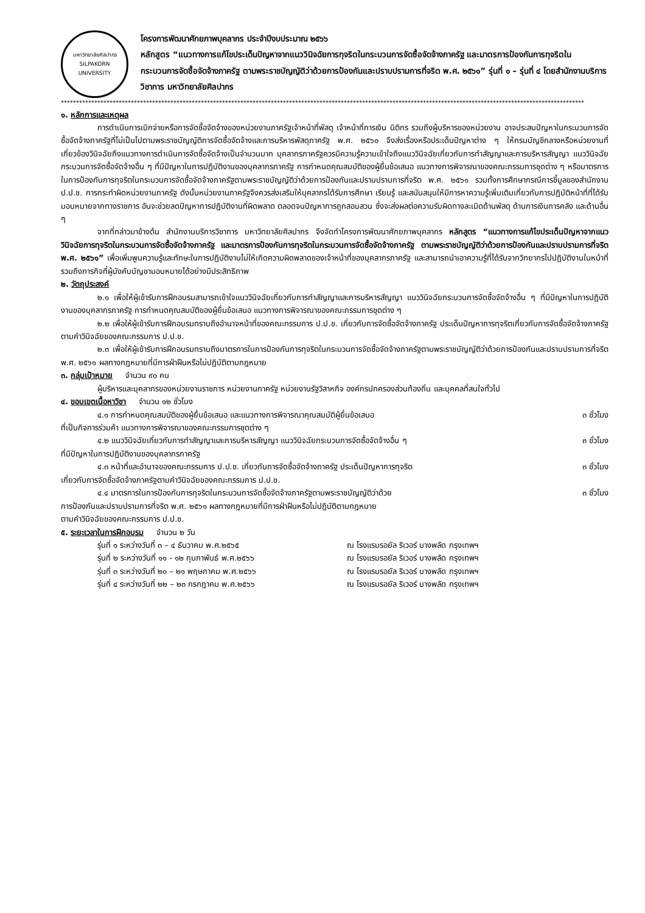มหาวิทยาลัยศิลปากร
SILPAKORN UNIVERSITY
โครงการพัฒนาศักยภาพบุคลากร ประจำปีงบประมาณ ๒๕๖๖
หลักสูตร “แนวทางการแก้ไขประเด็นปัญหาจากแนววินิจฉัยการทุจริตในกระบวนการจัดซื้อจัดจ้างภาครัฐ และมาตรการป้องกันการทุจริตในกระบวนการจัดซื้อจัดจ้างภาครัฐ ตามพระราชบัญญัติว่าด้วยการป้องกันและปราบปรามการที่จริต พ.ศ. ๒๕๖๑” รุ่นที่ ๑ – รุ่นที่ ๔ โดยสำนักงานบริการวิชาการ มหาวิทยาลัยศิลปากร
****************************************************************************************************************************************************************************
๑. หลักการและเหตุผล
การดำเนินการเบิกจ่ายหรือการจัดซื้อจัดจ้างของหน่วยงานภาครัฐเจ้าหน้าที่พัสดุ เจ้าหน้าที่การเงิน นิติกร รวมถึงผู้บริหารของหน่วยงาน อาจประสบปัญหาในกระบวนการจัดซื้อจัดจ้างภาครัฐที่ไม่เป็นไปตามพระราชบัญญัติการจัดซื้อจัดจ้างและการบริหารพัสดุภาครัฐ พ.ศ. ๒๕๖๐ จึงส่งเรื่องหรือประเด็นปัญหาต่าง ๆ ให้กรมบัญชีกลางหรือหน่วยงานที่เกี่ยวข้องวินิจฉัยถึงแนวทางการดำเนินการจัดซื้อจัดจ้างเป็นจำนวนมาก บุคลากรภาครัฐควรมีความรู้ความเข้าใจถึงแนววินิจฉัยเกี่ยวกับการทำสัญญาและการบริหารสัญญา แนววินิจฉัยกระบวนการจัดซื้อจัดจ้างอื่น ๆ ที่มีปัญหาในการปฏิบัติงานของบุคลากรภาครัฐ การกำหนดคุณสมบัติของผู้ยื่นข้อเสนอ แนวทางการพิจารณาของคณะกรรมการชุดต่าง ๆ หรือมาตรการในการป้องกันการทุจริตในกระบวนการจัดซื้อจัดจ้างภาครัฐตามพระราชบัญญัติว่าด้วยการป้องกันและปราบปรามการที่จริต พ.ศ. ๒๕๖๑ รวมทั้งการศึกษากรณีการชี้มูลของสำนักงาน ป.ป.ช. การกระทำผิดหน่วยงานภาครัฐ ดังนั้นหน่วยงานภาครัฐจึงควรส่งเสริมให้บุคลากรได้รับการศึกษา เรียนรู้ และสนับสนุนให้มีการหาความรู้เพิ่มเติมเกี่ยวกับการปฏิบัติหน้าที่ที่ได้รับมอบหมายจากทางราชการ อันจะช่วยลดปัญหาการปฏิบัติงานที่ผิดพลาด ตลอดจนปัญหาการถูกสอบสวน ซึ่งจะส่งผลต่อความรับผิดทางละเมิดด้านพัสดุ ด้านการเงินการคลัง และด้านอื่น ๆ
จากที่กล่าวมาข้างต้น สำนักงานบริการวิชาการ มหาวิทยาลัยศิลปากร จึงจัดทำโครงการพัฒนาศักยภาพบุคลากร หลักสูตร “แนวทางการแก้ไขประเด็นปัญหาจากแนววินิจฉัยการทุจริตในกระบวนการจัดซื้อจัดจ้างภาครัฐ และมาตรการป้องกันการทุจริตในกระบวนการจัดซื้อจัดจ้างภาครัฐ ตามพระราชบัญญัติว่าด้วยการป้องกันและปราบปรามการที่จริต พ.ศ. ๒๕๖๑” เพื่อเพิ่มพูนความรู้และทักษะในการปฏิบัติงานไม่ให้เกิดความผิดพลาดของเจ้าหน้าที่ของบุคลากรภาครัฐ และสามารถนำเอาความรู้ที่ได้รับจากวิทยากรไปปฏิบัติงานในหน้าที่ รวมถึงภารกิจที่ผู้บังคับบัญชามอบหมายได้อย่างมีประสิทธิภาพ
๒. วัตถุประสงค์
๒.๑ เพื่อให้ผู้เข้ารับการฝึกอบรมสามารถเข้าใจแนววินิจฉัยเกี่ยวกับการทำสัญญาและการบริหารสัญญา แนววินิจฉัยกระบวนการจัดซื้อจัดจ้างอื่น ๆ ที่มีปัญหาในการปฏิบัติงานของบุคลากรภาครัฐ การกำหนดคุณสมบัติของผู้ยื่นข้อเสนอ แนวทางการพิจารณาของคณะกรรมการชุดต่าง ๆ
๒.๒ เพื่อให้ผู้เข้ารับการฝึกอบรมทราบถึงอำนาจหน้าที่ของคณะกรรมการ ป.ป.ช. เกี่ยวกับการจัดซื้อจัดจ้างภาครัฐ ประเด็นปัญหาการทุจริตเกี่ยวกับการจัดซื้อจัดจ้างภาครัฐตามคำวินิจฉัยของคณะกรรมการ ป.ป.ช.
๒.๓ เพื่อให้ผู้เข้ารับการฝึกอบรมทราบถึงมาตรการในการป้องกันการทุจริตในกระบวนการจัดซื้อจัดจ้างภาครัฐตามพระราชบัญญัติว่าด้วยการป้องกันและปราบปรามการที่จริต พ.ศ. ๒๕๖๑ ผลทางกฎหมายที่มีการฝ่าฝืนหรือไม่ปฏิบัติตามกฎหมาย
๓. กลุ่มเป้าหมาย จำนวน ๙๐ คน
ผู้บริหารและบุคลากรของหน่วยงานราชการ หน่วยงานภาครัฐ หน่วยงานรัฐวิสาหกิจ องค์กรปกครองส่วนท้องถิ่น และบุคคลที่สนใจทั่วไป
๔. ขอบเขตเนื้อหาวิชา จำนวน ๑๒ ชั่วโมง
๔.๑ การกำหนดคุณสมบัติของผู้ยื่นข้อเสนอ และแนวทางการพิจารณาคุณสมบัติผู้ยื่นข้อเสนอ ๓ ชั่วโมง
ที่เป็นกิจการร่วมค้า แนวทางการพิจารณาของคณะกรรมการชุดต่าง ๆ
๔.๒ แนววินิจฉัยเกี่ยวกับการทำสัญญาและการบริหารสัญญา แนววินิจฉัยกระบวนการจัดซื้อจัดจ้างอื่น ๆ ๓ ชั่วโมง
ที่มีปัญหาในการปฏิบัติงานของบุคลากรภาครัฐ
๔.๓ หน้าที่และอำนาจของคณะกรรมการ ป.ป.ช. เกี่ยวกับการจัดซื้อจัดจ้างภาครัฐ ประเด็นปัญหาการทุจริต ๓ ชั่วโมง
เกี่ยวกับการจัดซื้อจัดจ้างภาครัฐตามคำวินิจฉัยของคณะกรรมการ ป.ป.ช.
๔.๔ มาตรการในการป้องกันการทุจริตในกระบวนการจัดซื้อจัดจ้างภาครัฐตามพระราชบัญญัติว่าด้วย ๓ ชั่วโมง
การป้องกันและปราบปรามการที่จริต พ.ศ. ๒๕๖๑ ผลทางกฎหมายที่มีการฝ่าฝืนหรือไม่ปฏิบัติตามกฎหมาย
ตามคำวินิจฉัยของคณะกรรมการ ป.ป.ช.
๕. ระยะเวลาในการฝึกอบรม จำนวน ๒ วัน
รุ่นที่ ๑ ระหว่างวันที่ ๓ – ๔ ธันวาคม พ.ศ.๒๕๖๕ ณ โรงแรมรอยัล ริเวอร์ บางพลัด กรุงเทพฯ
รุ่นที่ ๒ ระหว่างวันที่ ๑๑ - ๑๒ กุมภาพันธ์ พ.ศ.๒๕๖๖ ณ โรงแรมรอยัล ริเวอร์ บางพลัด กรุงเทพฯ
รุ่นที่ ๓ ระหว่างวันที่ ๒๐ – ๒๑ พฤษภาคม พ.ศ.๒๕๖๖ ณ โรงแรมรอยัล ริเวอร์ บางพลัด กรุงเทพฯ
รุ่นที่ ๔ ระหว่างวันที่ ๒๒ – ๒๓ กรกฎาคม พ.ศ.๒๕๖๖ ณ โรงแรมรอยัล ริเวอร์ บางพลัด กรุงเทพฯ